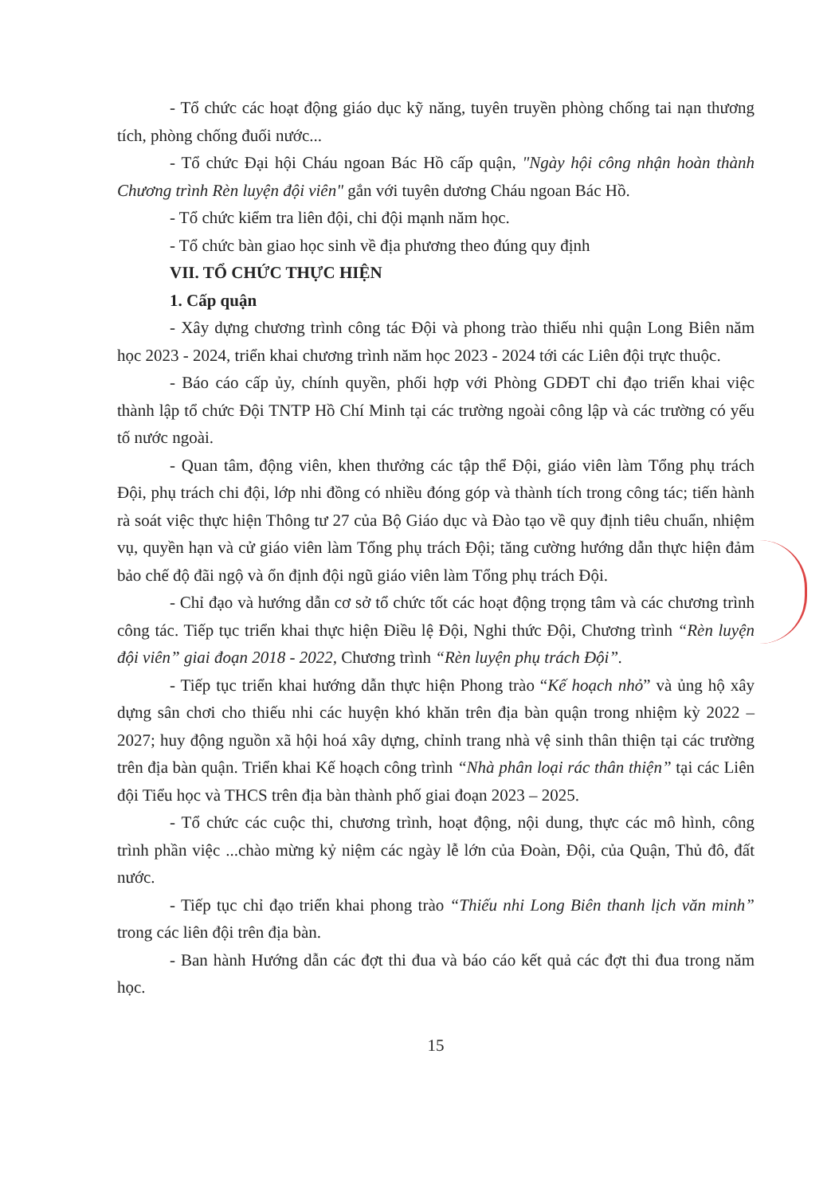- Tổ chức các hoạt động giáo dục kỹ năng, tuyên truyền phòng chống tai nạn thương tích, phòng chống đuối nước...
- Tổ chức Đại hội Cháu ngoan Bác Hồ cấp quận, "Ngày hội công nhận hoàn thành Chương trình Rèn luyện đội viên" gắn với tuyên dương Cháu ngoan Bác Hồ.
- Tổ chức kiểm tra liên đội, chi đội mạnh năm học.
- Tổ chức bàn giao học sinh về địa phương theo đúng quy định
VII. TỔ CHỨC THỰC HIỆN
1. Cấp quận
- Xây dựng chương trình công tác Đội và phong trào thiếu nhi quận Long Biên năm học 2023 - 2024, triển khai chương trình năm học 2023 - 2024 tới các Liên đội trực thuộc.
- Báo cáo cấp ủy, chính quyền, phối hợp với Phòng GDĐT chỉ đạo triển khai việc thành lập tổ chức Đội TNTP Hồ Chí Minh tại các trường ngoài công lập và các trường có yếu tố nước ngoài.
- Quan tâm, động viên, khen thưởng các tập thể Đội, giáo viên làm Tổng phụ trách Đội, phụ trách chi đội, lớp nhi đồng có nhiều đóng góp và thành tích trong công tác; tiến hành rà soát việc thực hiện Thông tư 27 của Bộ Giáo dục và Đào tạo về quy định tiêu chuẩn, nhiệm vụ, quyền hạn và cử giáo viên làm Tổng phụ trách Đội; tăng cường hướng dẫn thực hiện đảm bảo chế độ đãi ngộ và ổn định đội ngũ giáo viên làm Tổng phụ trách Đội.
- Chỉ đạo và hướng dẫn cơ sở tổ chức tốt các hoạt động trọng tâm và các chương trình công tác. Tiếp tục triển khai thực hiện Điều lệ Đội, Nghi thức Đội, Chương trình “Rèn luyện đội viên” giai đoạn 2018 - 2022, Chương trình “Rèn luyện phụ trách Đội”.
- Tiếp tục triển khai hướng dẫn thực hiện Phong trào “Kế hoạch nhỏ” và ủng hộ xây dựng sân chơi cho thiếu nhi các huyện khó khăn trên địa bàn quận trong nhiệm kỳ 2022 – 2027; huy động nguồn xã hội hoá xây dựng, chỉnh trang nhà vệ sinh thân thiện tại các trường trên địa bàn quận. Triển khai Kế hoạch công trình “Nhà phân loại rác thân thiện” tại các Liên đội Tiểu học và THCS trên địa bàn thành phố giai đoạn 2023 – 2025.
- Tổ chức các cuộc thi, chương trình, hoạt động, nội dung, thực các mô hình, công trình phần việc ...chào mừng kỷ niệm các ngày lễ lớn của Đoàn, Đội, của Quận, Thủ đô, đất nước.
- Tiếp tục chỉ đạo triển khai phong trào “Thiếu nhi Long Biên thanh lịch văn minh” trong các liên đội trên địa bàn.
- Ban hành Hướng dẫn các đợt thi đua và báo cáo kết quả các đợt thi đua trong năm học.
15